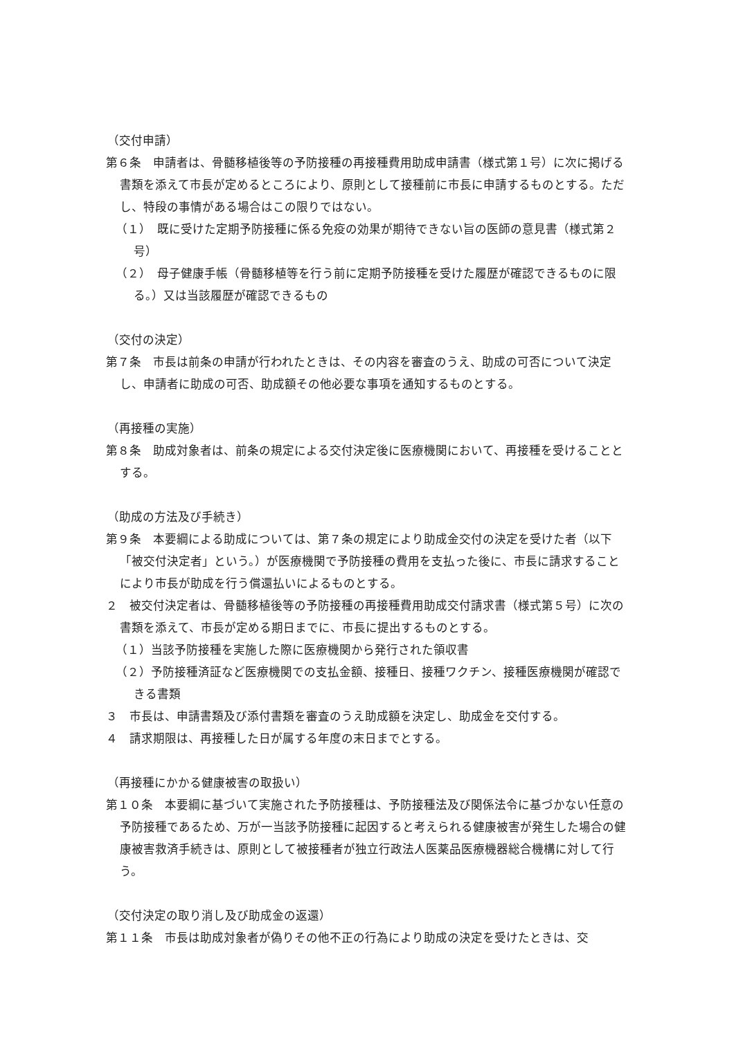（交付申請）
第６条　申請者は、骨髄移植後等の予防接種の再接種費用助成申請書（様式第１号）に次に掲げる書類を添えて市長が定めるところにより、原則として接種前に市長に申請するものとする。ただし、特段の事情がある場合はこの限りではない。
（１）　既に受けた定期予防接種に係る免疫の効果が期待できない旨の医師の意見書（様式第２号）
（２）　母子健康手帳（骨髄移植等を行う前に定期予防接種を受けた履歴が確認できるものに限る。）又は当該履歴が確認できるもの
（交付の決定）
第７条　市長は前条の申請が行われたときは、その内容を審査のうえ、助成の可否について決定し、申請者に助成の可否、助成額その他必要な事項を通知するものとする。
（再接種の実施）
第８条　助成対象者は、前条の規定による交付決定後に医療機関において、再接種を受けることとする。
（助成の方法及び手続き）
第９条　本要綱による助成については、第７条の規定により助成金交付の決定を受けた者（以下「被交付決定者」という。）が医療機関で予防接種の費用を支払った後に、市長に請求することにより市長が助成を行う償還払いによるものとする。
２　被交付決定者は、骨髄移植後等の予防接種の再接種費用助成交付請求書（様式第５号）に次の書類を添えて、市長が定める期日までに、市長に提出するものとする。
（１）当該予防接種を実施した際に医療機関から発行された領収書
（２）予防接種済証など医療機関での支払金額、接種日、接種ワクチン、接種医療機関が確認できる書類
３　市長は、申請書類及び添付書類を審査のうえ助成額を決定し、助成金を交付する。
４　請求期限は、再接種した日が属する年度の末日までとする。
（再接種にかかる健康被害の取扱い）
第１０条　本要綱に基づいて実施された予防接種は、予防接種法及び関係法令に基づかない任意の予防接種であるため、万が一当該予防接種に起因すると考えられる健康被害が発生した場合の健康被害救済手続きは、原則として被接種者が独立行政法人医薬品医療機器総合機構に対して行う。
（交付決定の取り消し及び助成金の返還）
第１１条　市長は助成対象者が偽りその他不正の行為により助成の決定を受けたときは、交